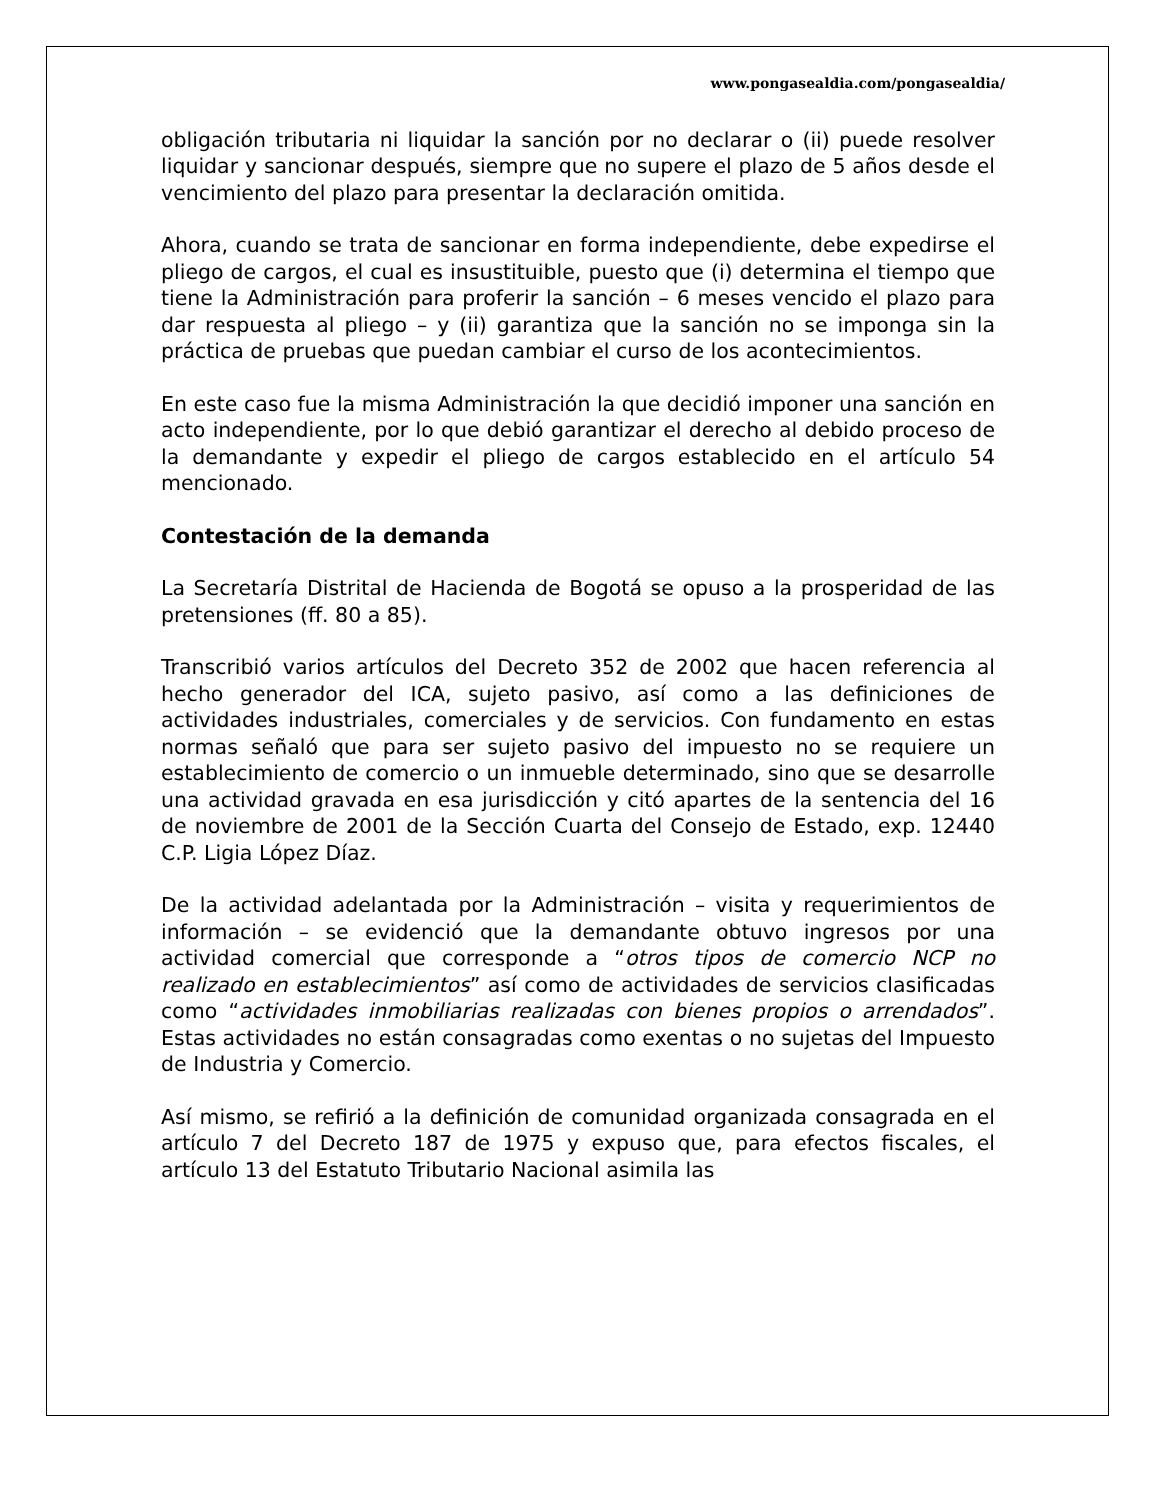www.pongasealdia.com/pongasealdia/
obligación tributaria ni liquidar la sanción por no declarar o (ii) puede resolver liquidar y sancionar después, siempre que no supere el plazo de 5 años desde el vencimiento del plazo para presentar la declaración omitida.
Ahora, cuando se trata de sancionar en forma independiente, debe expedirse el pliego de cargos, el cual es insustituible, puesto que (i) determina el tiempo que tiene la Administración para proferir la sanción – 6 meses vencido el plazo para dar respuesta al pliego – y (ii) garantiza que la sanción no se imponga sin la práctica de pruebas que puedan cambiar el curso de los acontecimientos.
En este caso fue la misma Administración la que decidió imponer una sanción en acto independiente, por lo que debió garantizar el derecho al debido proceso de la demandante y expedir el pliego de cargos establecido en el artículo 54 mencionado.
Contestación de la demanda
La Secretaría Distrital de Hacienda de Bogotá se opuso a la prosperidad de las pretensiones (ff. 80 a 85).
Transcribió varios artículos del Decreto 352 de 2002 que hacen referencia al hecho generador del ICA, sujeto pasivo, así como a las definiciones de actividades industriales, comerciales y de servicios. Con fundamento en estas normas señaló que para ser sujeto pasivo del impuesto no se requiere un establecimiento de comercio o un inmueble determinado, sino que se desarrolle una actividad gravada en esa jurisdicción y citó apartes de la sentencia del 16 de noviembre de 2001 de la Sección Cuarta del Consejo de Estado, exp. 12440 C.P. Ligia López Díaz.
De la actividad adelantada por la Administración – visita y requerimientos de información – se evidenció que la demandante obtuvo ingresos por una actividad comercial que corresponde a “otros tipos de comercio NCP no realizado en establecimientos” así como de actividades de servicios clasificadas como “actividades inmobiliarias realizadas con bienes propios o arrendados”. Estas actividades no están consagradas como exentas o no sujetas del Impuesto de Industria y Comercio.
Así mismo, se refirió a la definición de comunidad organizada consagrada en el artículo 7 del Decreto 187 de 1975 y expuso que, para efectos fiscales, el artículo 13 del Estatuto Tributario Nacional asimila las